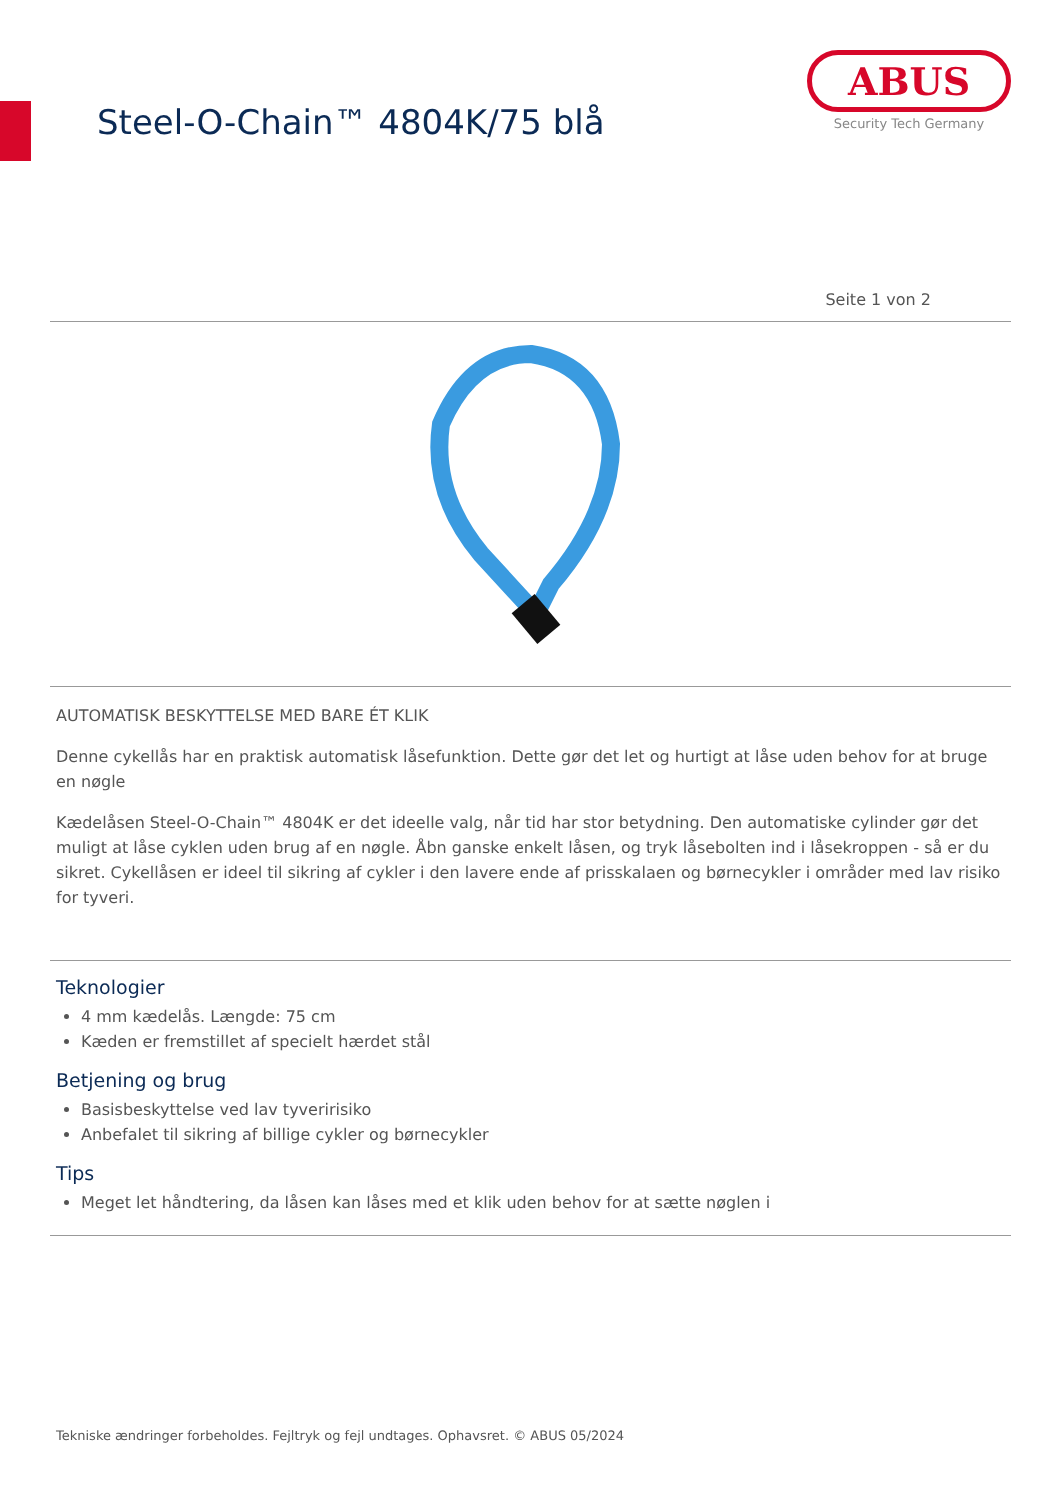Steel-O-Chain™ 4804K/75 blå
ABUS
Security Tech Germany
Seite 1 von 2
AUTOMATISK BESKYTTELSE MED BARE ÉT KLIK
Denne cykellås har en praktisk automatisk låsefunktion. Dette gør det let og hurtigt at låse uden behov for at bruge en nøgle
Kædelåsen Steel-O-Chain™ 4804K er det ideelle valg, når tid har stor betydning. Den automatiske cylinder gør det muligt at låse cyklen uden brug af en nøgle. Åbn ganske enkelt låsen, og tryk låsebolten ind i låsekroppen - så er du sikret. Cykellåsen er ideel til sikring af cykler i den lavere ende af prisskalaen og børnecykler i områder med lav risiko for tyveri.
Teknologier
4 mm kædelås. Længde: 75 cm
Kæden er fremstillet af specielt hærdet stål
Betjening og brug
Basisbeskyttelse ved lav tyveririsiko
Anbefalet til sikring af billige cykler og børnecykler
Tips
Meget let håndtering, da låsen kan låses med et klik uden behov for at sætte nøglen i
Tekniske ændringer forbeholdes. Fejltryk og fejl undtages. Ophavsret. © ABUS 05/2024